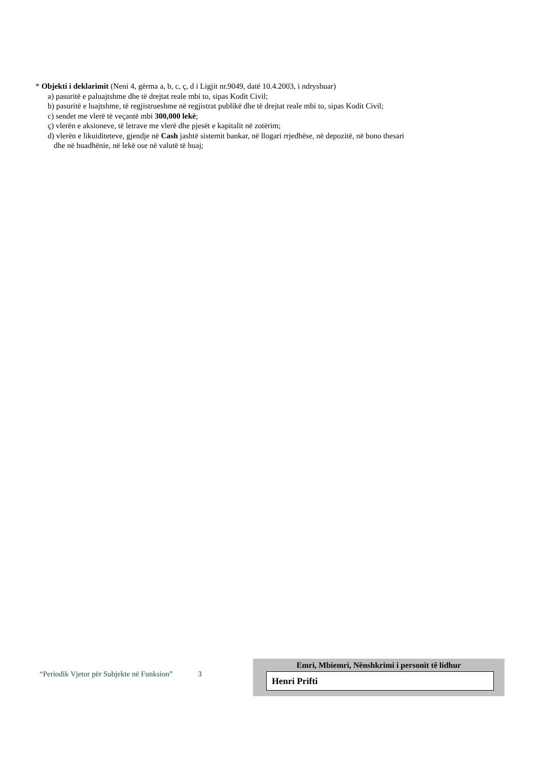* Objekti i deklarimit (Neni 4, gërma a, b, c, ç, d i Ligjit nr.9049, datë 10.4.2003, i ndryshuar)
a) pasuritë e paluajtshme dhe të drejtat reale mbi to, sipas Kodit Civil;
b) pasuritë e luajtshme, të regjistrueshme në regjistrat publikë dhe të drejtat reale mbi to, sipas Kodit Civil;
c) sendet me vlerë të veçantë mbi 300,000 lekë;
ç) vlerën e aksioneve, të letrave me vlerë dhe pjesët e kapitalit në zotërim;
d) vlerën e likuiditeteve, gjendje në Cash jashtë sistemit bankar, në llogari rrjedhëse, në depozitë, në bono thesari
dhe në huadhënie, në lekë ose në valutë të huaj;
“Periodik Vjetor për Subjekte në Funksion” 3
Emri, Mbiemri, Nënshkrimi i personit të lidhur
Henri Prifti